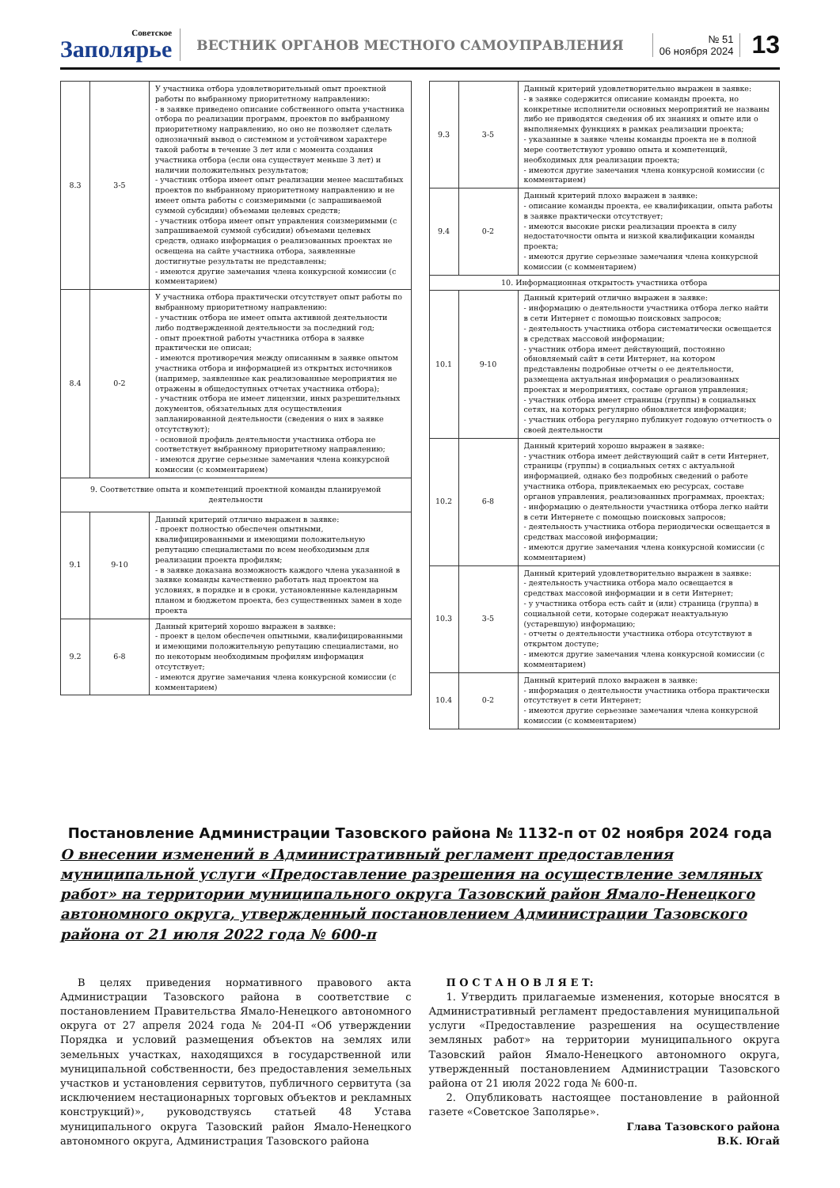Советское
Заполярье
ВЕСТНИК ОРГАНОВ МЕСТНОГО САМОУПРАВЛЕНИЯ
№ 51
06 ноября 2024
13
| 8.3 | 3-5 | У участника отбора удовлетворительный опыт проектной работы по выбранному приоритетному направлению: - в заявке приведено описание собственного опыта участника отбора по реализации программ, проектов по выбранному приоритетному направлению, но оно не позволяет сделать однозначный вывод о системном и устойчивом характере такой работы в течение 3 лет или с момента создания участника отбора (если она существует меньше 3 лет) и наличии положительных результатов; - участник отбора имеет опыт реализации менее масштабных проектов по выбранному приоритетному направлению и не имеет опыта работы с соизмеримыми (с запрашиваемой суммой субсидии) объемами целевых средств; - участник отбора имеет опыт управления соизмеримыми (с запрашиваемой суммой субсидии) объемами целевых средств, однако информация о реализованных проектах не освещена на сайте участника отбора, заявленные достигнутые результаты не представлены; - имеются другие замечания члена конкурсной комиссии (с комментарием) |
| 8.4 | 0-2 | У участника отбора практически отсутствует опыт работы по выбранному приоритетному направлению: - участник отбора не имеет опыта активной деятельности либо подтвержденной деятельности за последний год; - опыт проектной работы участника отбора в заявке практически не описан; - имеются противоречия между описанным в заявке опытом участника отбора и информацией из открытых источников (например, заявленные как реализованные мероприятия не отражены в общедоступных отчетах участника отбора); - участник отбора не имеет лицензии, иных разрешительных документов, обязательных для осуществления запланированной деятельности (сведения о них в заявке отсутствуют); - основной профиль деятельности участника отбора не соответствует выбранному приоритетному направлению; - имеются другие серьезные замечания члена конкурсной комиссии (с комментарием) |
| 9. Соответствие опыта и компетенций проектной команды планируемой деятельности | | |
| 9.1 | 9-10 | Данный критерий отлично выражен в заявке: - проект полностью обеспечен опытными, квалифицированными и имеющими положительную репутацию специалистами по всем необходимым для реализации проекта профилям; - в заявке доказана возможность каждого члена указанной в заявке команды качественно работать над проектом на условиях, в порядке и в сроки, установленные календарным планом и бюджетом проекта, без существенных замен в ходе проекта |
| 9.2 | 6-8 | Данный критерий хорошо выражен в заявке: - проект в целом обеспечен опытными, квалифицированными и имеющими положительную репутацию специалистами, но по некоторым необходимым профилям информация отсутствует; - имеются другие замечания члена конкурсной комиссии (с комментарием) |
| 9.3 | 3-5 | Данный критерий удовлетворительно выражен в заявке: - в заявке содержится описание команды проекта, но конкретные исполнители основных мероприятий не названы либо не приводятся сведения об их знаниях и опыте или о выполняемых функциях в рамках реализации проекта; - указанные в заявке члены команды проекта не в полной мере соответствуют уровню опыта и компетенций, необходимых для реализации проекта; - имеются другие замечания члена конкурсной комиссии (с комментарием) |
| 9.4 | 0-2 | Данный критерий плохо выражен в заявке: - описание команды проекта, ее квалификации, опыта работы в заявке практически отсутствует; - имеются высокие риски реализации проекта в силу недостаточности опыта и низкой квалификации команды проекта; - имеются другие серьезные замечания члена конкурсной комиссии (с комментарием) |
| 10. Информационная открытость участника отбора | | |
| 10.1 | 9-10 | Данный критерий отлично выражен в заявке: - информацию о деятельности участника отбора легко найти в сети Интернет с помощью поисковых запросов; - деятельность участника отбора систематически освещается в средствах массовой информации; - участник отбора имеет действующий, постоянно обновляемый сайт в сети Интернет, на котором представлены подробные отчеты о ее деятельности, размещена актуальная информация о реализованных проектах и мероприятиях, составе органов управления; - участник отбора имеет страницы (группы) в социальных сетях, на которых регулярно обновляется информация; - участник отбора регулярно публикует годовую отчетность о своей деятельности |
| 10.2 | 6-8 | Данный критерий хорошо выражен в заявке: - участник отбора имеет действующий сайт в сети Интернет, страницы (группы) в социальных сетях с актуальной информацией, однако без подробных сведений о работе участника отбора, привлекаемых ею ресурсах, составе органов управления, реализованных программах, проектах; - информацию о деятельности участника отбора легко найти в сети Интернете с помощью поисковых запросов; - деятельность участника отбора периодически освещается в средствах массовой информации; - имеются другие замечания члена конкурсной комиссии (с комментарием) |
| 10.3 | 3-5 | Данный критерий удовлетворительно выражен в заявке: - деятельность участника отбора мало освещается в средствах массовой информации и в сети Интернет; - у участника отбора есть сайт и (или) страница (группа) в социальной сети, которые содержат неактуальную (устаревшую) информацию; - отчеты о деятельности участника отбора отсутствуют в открытом доступе; - имеются другие замечания члена конкурсной комиссии (с комментарием) |
| 10.4 | 0-2 | Данный критерий плохо выражен в заявке: - информация о деятельности участника отбора практически отсутствует в сети Интернет; - имеются другие серьезные замечания члена конкурсной комиссии (с комментарием) |
Постановление Администрации Тазовского района № 1132-п от 02 ноября 2024 года
О внесении изменений в Административный регламент предоставления муниципальной услуги «Предоставление разрешения на осуществление земляных работ» на территории муниципального округа Тазовский район Ямало-Ненецкого автономного округа, утвержденный постановлением Администрации Тазовского района от 21 июля 2022 года № 600-п
В целях приведения нормативного правового акта Администрации Тазовского района в соответствие с постановлением Правительства Ямало-Ненецкого автономного округа от 27 апреля 2024 года № 204-П «Об утверждении Порядка и условий размещения объектов на землях или земельных участках, находящихся в государственной или муниципальной собственности, без предоставления земельных участков и установления сервитутов, публичного сервитута (за исключением нестационарных торговых объектов и рекламных конструкций)», руководствуясь статьей 48 Устава муниципального округа Тазовский район Ямало-Ненецкого автономного округа, Администрация Тазовского района
П О С Т А Н О В Л Я Е Т:
1. Утвердить прилагаемые изменения, которые вносятся в Административный регламент предоставления муниципальной услуги «Предоставление разрешения на осуществление земляных работ» на территории муниципального округа Тазовский район Ямало-Ненецкого автономного округа, утвержденный постановлением Администрации Тазовского района от 21 июля 2022 года № 600-п.
2. Опубликовать настоящее постановление в районной газете «Советское Заполярье».
Глава Тазовского района
В.К. Югай